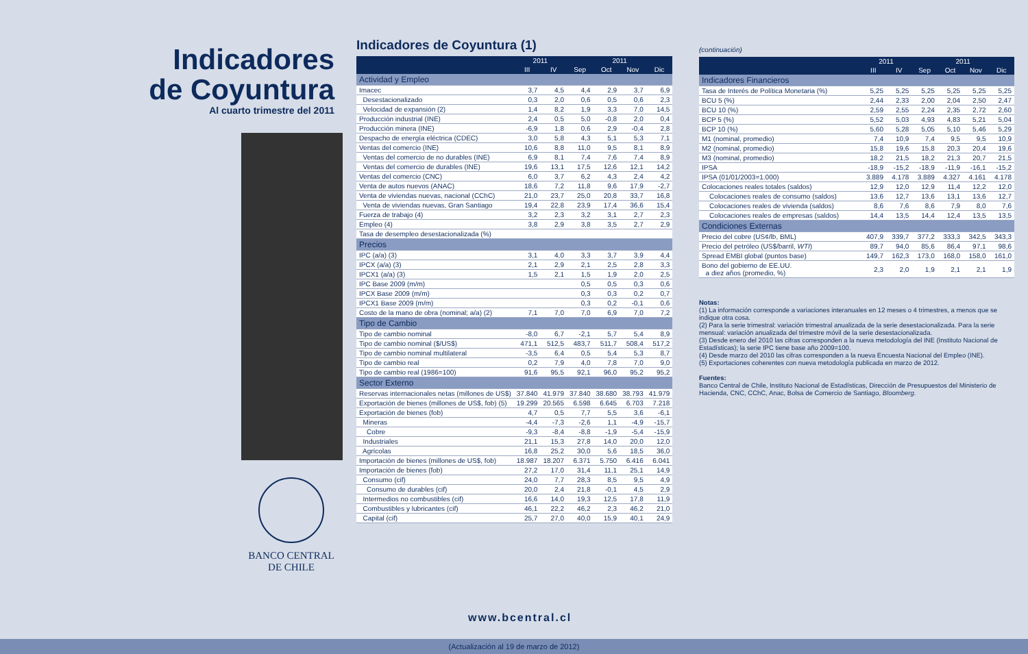Indicadores
de Coyuntura
Al cuarto trimestre del 2011
BANCO CENTRAL
DE CHILE
Indicadores de Coyuntura (1)
| | 2011 | | 2011 | | | |
| --- | --- | --- | --- | --- | --- | --- |
| | III | IV | Sep | Oct | Nov | Dic |
| Actividad y Empleo | | | | | | |
| Imacec | 3,7 | 4,5 | 4,4 | 2,9 | 3,7 | 6,9 |
| Desestacionalizado | 0,3 | 2,0 | 0,6 | 0,5 | 0,6 | 2,3 |
| Velocidad de expansión (2) | 1,4 | 8,2 | 1,9 | 3,3 | 7,0 | 14,5 |
| Producción industrial (INE) | 2,4 | 0,5 | 5,0 | -0,8 | 2,0 | 0,4 |
| Producción minera (INE) | -6,9 | 1,8 | 0,6 | 2,9 | -0,4 | 2,8 |
| Despacho de energía eléctrica (CDEC) | 3,0 | 5,8 | 4,3 | 5,1 | 5,3 | 7,1 |
| Ventas del comercio (INE) | 10,6 | 8,8 | 11,0 | 9,5 | 8,1 | 8,9 |
| Ventas del comercio de no durables (INE) | 6,9 | 8,1 | 7,4 | 7,6 | 7,4 | 8,9 |
| Ventas del comercio de durables (INE) | 19,6 | 13,1 | 17,5 | 12,6 | 12,1 | 14,2 |
| Ventas del comercio (CNC) | 6,0 | 3,7 | 6,2 | 4,3 | 2,4 | 4,2 |
| Venta de autos nuevos (ANAC) | 18,6 | 7,2 | 11,8 | 9,6 | 17,9 | -2,7 |
| Venta de viviendas nuevas, nacional (CChC) | 21,0 | 23,7 | 25,0 | 20,8 | 33,7 | 16,8 |
| Venta de viviendas nuevas, Gran Santiago | 19,4 | 22,8 | 23,9 | 17,4 | 36,6 | 15,4 |
| Fuerza de trabajo (4) | 3,2 | 2,3 | 3,2 | 3,1 | 2,7 | 2,3 |
| Empleo (4) | 3,8 | 2,9 | 3,8 | 3,5 | 2,7 | 2,9 |
| Tasa de desempleo desestacionalizada (%) | | | | | | |
| Precios | | | | | | |
| IPC (a/a) (3) | 3,1 | 4,0 | 3,3 | 3,7 | 3,9 | 4,4 |
| IPCX (a/a) (3) | 2,1 | 2,9 | 2,1 | 2,5 | 2,8 | 3,3 |
| IPCX1 (a/a) (3) | 1,5 | 2,1 | 1,5 | 1,9 | 2,0 | 2,5 |
| IPC Base 2009 (m/m) | | | 0,5 | 0,5 | 0,3 | 0,6 |
| IPCX Base 2009 (m/m) | | | 0,3 | 0,3 | 0,2 | 0,7 |
| IPCX1 Base 2009 (m/m) | | | 0,3 | 0,2 | -0,1 | 0,6 |
| Costo de la mano de obra (nominal; a/a) (2) | 7,1 | 7,0 | 7,0 | 6,9 | 7,0 | 7,2 |
| Tipo de Cambio | | | | | | |
| Tipo de cambio nominal | -8,0 | 6,7 | -2,1 | 5,7 | 5,4 | 8,9 |
| Tipo de cambio nominal ($/US$) | 471,1 | 512,5 | 483,7 | 511,7 | 508,4 | 517,2 |
| Tipo de cambio nominal multilateral | -3,5 | 6,4 | 0,5 | 5,4 | 5,3 | 8,7 |
| Tipo de cambio real | 0,2 | 7,9 | 4,0 | 7,8 | 7,0 | 9,0 |
| Tipo de cambio real (1986=100) | 91,6 | 95,5 | 92,1 | 96,0 | 95,2 | 95,2 |
| Sector Externo | | | | | | |
| Reservas internacionales netas (millones de US$) | 37.840 | 41.979 | 37.840 | 38.680 | 38.793 | 41.979 |
| Exportación de bienes (millones de US$, fob) (5) | 19.299 | 20.565 | 6.598 | 6.645 | 6.703 | 7.218 |
| Exportación de bienes (fob) | 4,7 | 0,5 | 7,7 | 5,5 | 3,6 | -6,1 |
| Mineras | -4,4 | -7,3 | -2,6 | 1,1 | -4,9 | -15,7 |
| Cobre | -9,3 | -8,4 | -8,8 | -1,9 | -5,4 | -15,9 |
| Industriales | 21,1 | 15,3 | 27,8 | 14,0 | 20,0 | 12,0 |
| Agrícolas | 16,8 | 25,2 | 30,0 | 5,6 | 18,5 | 36,0 |
| Importación de bienes (millones de US$, fob) | 18.987 | 18.207 | 6.371 | 5.750 | 6.416 | 6.041 |
| Importación de bienes (fob) | 27,2 | 17,0 | 31,4 | 11,1 | 25,1 | 14,9 |
| Consumo (cif) | 24,0 | 7,7 | 28,3 | 8,5 | 9,5 | 4,9 |
| Consumo de durables (cif) | 20,0 | 2,4 | 21,8 | -0,1 | 4,5 | 2,9 |
| Intermedios no combustibles (cif) | 16,6 | 14,0 | 19,3 | 12,5 | 17,8 | 11,9 |
| Combustibles y lubricantes (cif) | 46,1 | 22,2 | 46,2 | 2,3 | 46,2 | 21,0 |
| Capital (cif) | 25,7 | 27,0 | 40,0 | 15,9 | 40,1 | 24,9 |
(continuación)
| | 2011 | | 2011 | | | |
| --- | --- | --- | --- | --- | --- | --- |
| | III | IV | Sep | Oct | Nov | Dic |
| Indicadores Financieros | | | | | | |
| Tasa de Interés de Política Monetaria (%) | 5,25 | 5,25 | 5,25 | 5,25 | 5,25 | 5,25 |
| BCU 5 (%) | 2,44 | 2,33 | 2,00 | 2,04 | 2,50 | 2,47 |
| BCU 10 (%) | 2,59 | 2,55 | 2,24 | 2,35 | 2,72 | 2,60 |
| BCP 5 (%) | 5,52 | 5,03 | 4,93 | 4,83 | 5,21 | 5,04 |
| BCP 10 (%) | 5,60 | 5,28 | 5,05 | 5,10 | 5,46 | 5,29 |
| M1 (nominal, promedio) | 7,4 | 10,9 | 7,4 | 9,5 | 9,5 | 10,9 |
| M2 (nominal, promedio) | 15,8 | 19,6 | 15,8 | 20,3 | 20,4 | 19,6 |
| M3 (nominal, promedio) | 18,2 | 21,5 | 18,2 | 21,3 | 20,7 | 21,5 |
| IPSA | -18,9 | -15,2 | -18,9 | -11,9 | -16,1 | -15,2 |
| IPSA (01/01/2003=1.000) | 3.889 | 4.178 | 3.889 | 4.327 | 4.161 | 4.178 |
| Colocaciones reales totales (saldos) | 12,9 | 12,0 | 12,9 | 11,4 | 12,2 | 12,0 |
| Colocaciones reales de consumo (saldos) | 13,6 | 12,7 | 13,6 | 13,1 | 13,6 | 12,7 |
| Colocaciones reales de vivienda (saldos) | 8,6 | 7,6 | 8,6 | 7,9 | 8,0 | 7,6 |
| Colocaciones reales de empresas (saldos) | 14,4 | 13,5 | 14,4 | 12,4 | 13,5 | 13,5 |
| Condiciones Externas | | | | | | |
| Precio del cobre (US¢/lb, BML) | 407,9 | 339,7 | 377,2 | 333,3 | 342,5 | 343,3 |
| Precio del petróleo (US$/barril, WTI ) | 89,7 | 94,0 | 85,6 | 86,4 | 97,1 | 98,6 |
| Spread EMBI global (puntos base) | 149,7 | 162,3 | 173,0 | 168,0 | 158,0 | 161,0 |
| Bono del gobierno de EE.UU. a diez años (promedio, %) | 2,3 | 2,0 | 1,9 | 2,1 | 2,1 | 1,9 |
Notas:
(1) La información corresponde a variaciones interanuales en 12 meses o 4 trimestres, a menos que se indique otra cosa.
(2) Para la serie trimestral: variación trimestral anualizada de la serie desestacionalizada. Para la serie mensual: variación anualizada del trimestre móvil de la serie desestacionalizada.
(3) Desde enero del 2010 las cifras corresponden a la nueva metodología del INE (Instituto Nacional de Estadísticas); la serie IPC tiene base año 2009=100.
(4) Desde marzo del 2010 las cifras corresponden a la nueva Encuesta Nacional del Empleo (INE).
(5) Exportaciones coherentes con nueva metodología publicada en marzo de 2012.
Fuentes:
Banco Central de Chile, Instituto Nacional de Estadísticas, Dirección de Presupuestos del Ministerio de Hacienda, CNC, CChC, Anac, Bolsa de Comercio de Santiago, Bloomberg.
www.bcentral.cl
(Actualización al 19 de marzo de 2012)